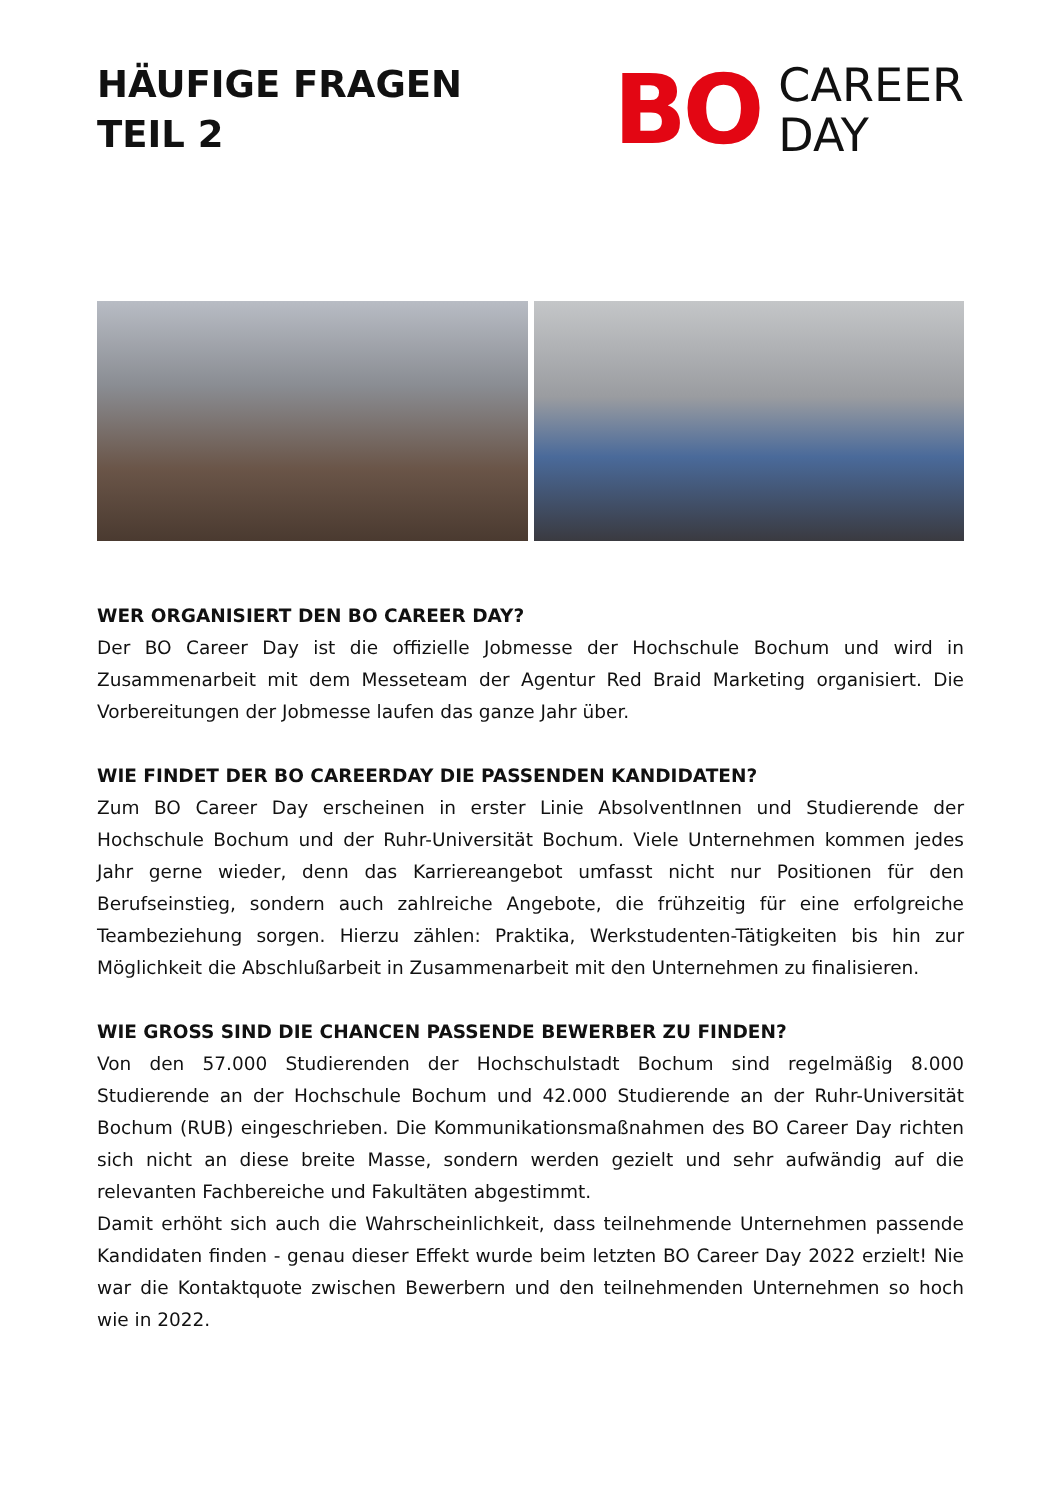HÄUFIGE FRAGEN
TEIL 2
BO CAREER
DAY
WER ORGANISIERT DEN BO CAREER DAY?
Der BO Career Day ist die offizielle Jobmesse der Hochschule Bochum und wird in Zusammenarbeit mit dem Messeteam der Agentur Red Braid Marketing organisiert. Die Vorbereitungen der Jobmesse laufen das ganze Jahr über.
WIE FINDET DER BO CAREERDAY DIE PASSENDEN KANDIDATEN?
Zum BO Career Day erscheinen in erster Linie AbsolventInnen und Studierende der Hochschule Bochum und der Ruhr-Universität Bochum. Viele Unternehmen kommen jedes Jahr gerne wieder, denn das Karriereangebot umfasst nicht nur Positionen für den Berufseinstieg, sondern auch zahlreiche Angebote, die frühzeitig für eine erfolgreiche Teambeziehung sorgen. Hierzu zählen: Praktika, Werkstudenten-Tätigkeiten bis hin zur Möglichkeit die Abschlußarbeit in Zusammenarbeit mit den Unternehmen zu finalisieren.
WIE GROSS SIND DIE CHANCEN PASSENDE BEWERBER ZU FINDEN?
Von den 57.000 Studierenden der Hochschulstadt Bochum sind regelmäßig 8.000 Studierende an der Hochschule Bochum und 42.000 Studierende an der Ruhr-Universität Bochum (RUB) eingeschrieben. Die Kommunikationsmaßnahmen des BO Career Day richten sich nicht an diese breite Masse, sondern werden gezielt und sehr aufwändig auf die relevanten Fachbereiche und Fakultäten abgestimmt.
Damit erhöht sich auch die Wahrscheinlichkeit, dass teilnehmende Unternehmen passende Kandidaten finden - genau dieser Effekt wurde beim letzten BO Career Day 2022 erzielt! Nie war die Kontaktquote zwischen Bewerbern und den teilnehmenden Unternehmen so hoch wie in 2022.